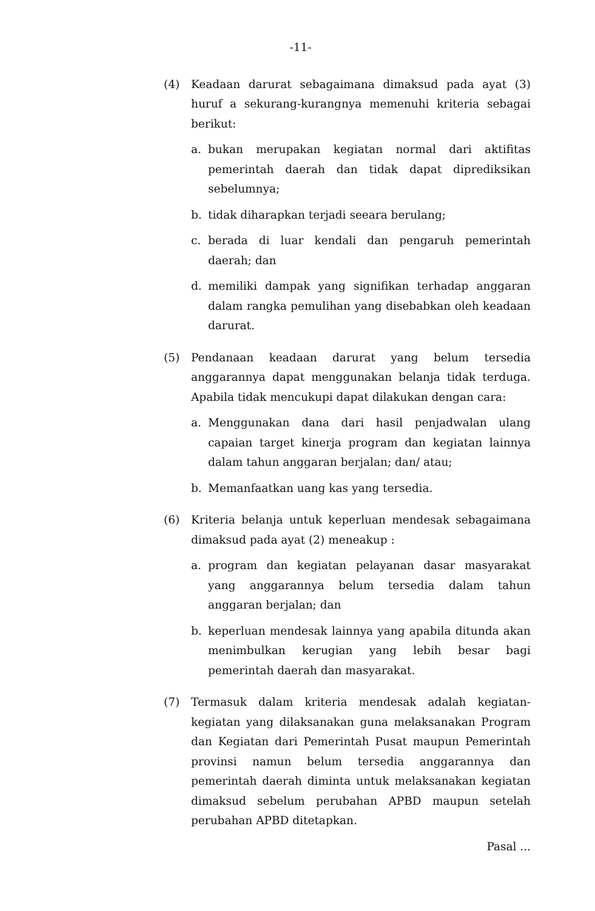-11-
(4) Keadaan darurat sebagaimana dimaksud pada ayat (3) huruf a sekurang-kurangnya memenuhi kriteria sebagai berikut:
a. bukan merupakan kegiatan normal dari aktifitas pemerintah daerah dan tidak dapat diprediksikan sebelumnya;
b. tidak diharapkan terjadi seeara berulang;
c. berada di luar kendali dan pengaruh pemerintah daerah; dan
d. memiliki dampak yang signifikan terhadap anggaran dalam rangka pemulihan yang disebabkan oleh keadaan darurat.
(5) Pendanaan keadaan darurat yang belum tersedia anggarannya dapat menggunakan belanja tidak terduga. Apabila tidak mencukupi dapat dilakukan dengan cara:
a. Menggunakan dana dari hasil penjadwalan ulang capaian target kinerja program dan kegiatan lainnya dalam tahun anggaran berjalan; dan/ atau;
b. Memanfaatkan uang kas yang tersedia.
(6) Kriteria belanja untuk keperluan mendesak sebagaimana dimaksud pada ayat (2) meneakup :
a. program dan kegiatan pelayanan dasar masyarakat yang anggarannya belum tersedia dalam tahun anggaran berjalan; dan
b. keperluan mendesak lainnya yang apabila ditunda akan menimbulkan kerugian yang lebih besar bagi pemerintah daerah dan masyarakat.
(7) Termasuk dalam kriteria mendesak adalah kegiatan-kegiatan yang dilaksanakan guna melaksanakan Program dan Kegiatan dari Pemerintah Pusat maupun Pemerintah provinsi namun belum tersedia anggarannya dan pemerintah daerah diminta untuk melaksanakan kegiatan dimaksud sebelum perubahan APBD maupun setelah perubahan APBD ditetapkan.
Pasal ...